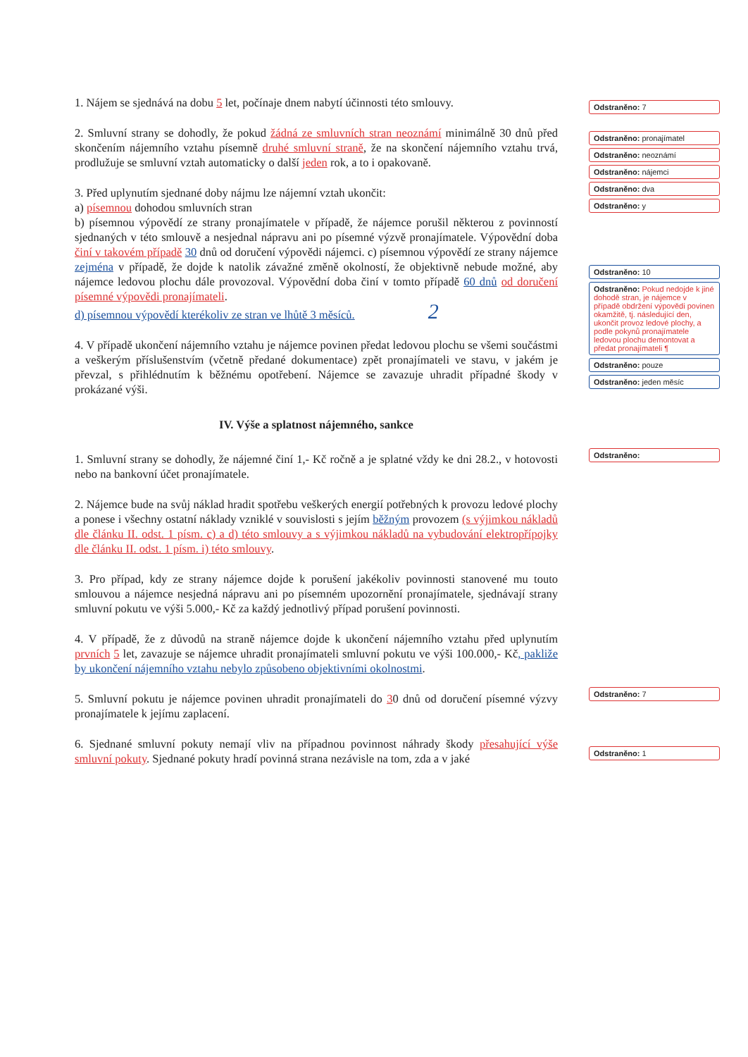1. Nájem se sjednává na dobu 5 let, počínaje dnem nabytí účinnosti této smlouvy.
2. Smluvní strany se dohodly, že pokud žádná ze smluvních stran neoznámí minimálně 30 dnů před skončením nájemního vztahu písemně druhé smluvní straně, že na skončení nájemního vztahu trvá, prodlužuje se smluvní vztah automaticky o další jeden rok, a to i opakovaně.
3. Před uplynutím sjednané doby nájmu lze nájemní vztah ukončit:
a) písemnou dohodou smluvních stran
b) písemnou výpovědí ze strany pronajímatele v případě, že nájemce porušil některou z povinností sjednaných v této smlouvě a nesjednal nápravu ani po písemné výzvě pronajímatele. Výpovědní doba činí v takovém případě 30 dnů od doručení výpovědi nájemci. c) písemnou výpovědí ze strany nájemce zejména v případě, že dojde k natolik závažné změně okolností, že objektivně nebude možné, aby nájemce ledovou plochu dále provozoval. Výpovědní doba činí v tomto případě 60 dnů od doručení písemné výpovědi pronajímateli.
d) písemnou výpovědí kterékoliv ze stran ve lhůtě 3 měsíců. 2
4. V případě ukončení nájemního vztahu je nájemce povinen předat ledovou plochu se všemi součástmi a veškerým příslušenstvím (včetně předané dokumentace) zpět pronajímateli ve stavu, v jakém je převzal, s přihlédnutím k běžnému opotřebení. Nájemce se zavazuje uhradit případné škody v prokázané výši.
IV. Výše a splatnost nájemného, sankce
1. Smluvní strany se dohodly, že nájemné činí 1,- Kč ročně a je splatné vždy ke dni 28.2., v hotovosti nebo na bankovní účet pronajímatele.
2. Nájemce bude na svůj náklad hradit spotřebu veškerých energií potřebných k provozu ledové plochy a ponese i všechny ostatní náklady vzniklé v souvislosti s jejím běžným provozem (s výjimkou nákladů dle článku II. odst. 1 písm. c) a d) této smlouvy a s výjimkou nákladů na vybudování elektropřípojky dle článku II. odst. 1 písm. i) této smlouvy.
3. Pro případ, kdy ze strany nájemce dojde k porušení jakékoliv povinnosti stanovené mu touto smlouvou a nájemce nesjedná nápravu ani po písemném upozornění pronajímatele, sjednávají strany smluvní pokutu ve výši 5.000,- Kč za každý jednotlivý případ porušení povinnosti.
4. V případě, že z důvodů na straně nájemce dojde k ukončení nájemního vztahu před uplynutím prvních 5 let, zavazuje se nájemce uhradit pronajímateli smluvní pokutu ve výši 100.000,- Kč, pakliže by ukončení nájemního vztahu nebylo způsobeno objektivními okolnostmi.
5. Smluvní pokutu je nájemce povinen uhradit pronajímateli do 30 dnů od doručení písemné výzvy pronajímatele k jejímu zaplacení.
6. Sjednané smluvní pokuty nemají vliv na případnou povinnost náhrady škody přesahující výše smluvní pokuty. Sjednané pokuty hradí povinná strana nezávisle na tom, zda a v jaké
Odstraněno: 7
Odstraněno: pronajímatel
Odstraněno: neoznámí
Odstraněno: nájemci
Odstraněno: dva
Odstraněno: y
Odstraněno: 10
Odstraněno: Pokud nedojde k jiné dohodě stran, je nájemce v případě obdržení výpovědi povinen okamžitě, tj. následující den, ukončit provoz ledové plochy, a podle pokynů pronajímatele ledovou plochu demontovat a předat pronajímateli ¶
Odstraněno: pouze
Odstraněno: jeden měsíc
Odstraněno:
Odstraněno: 7
Odstraněno: 1